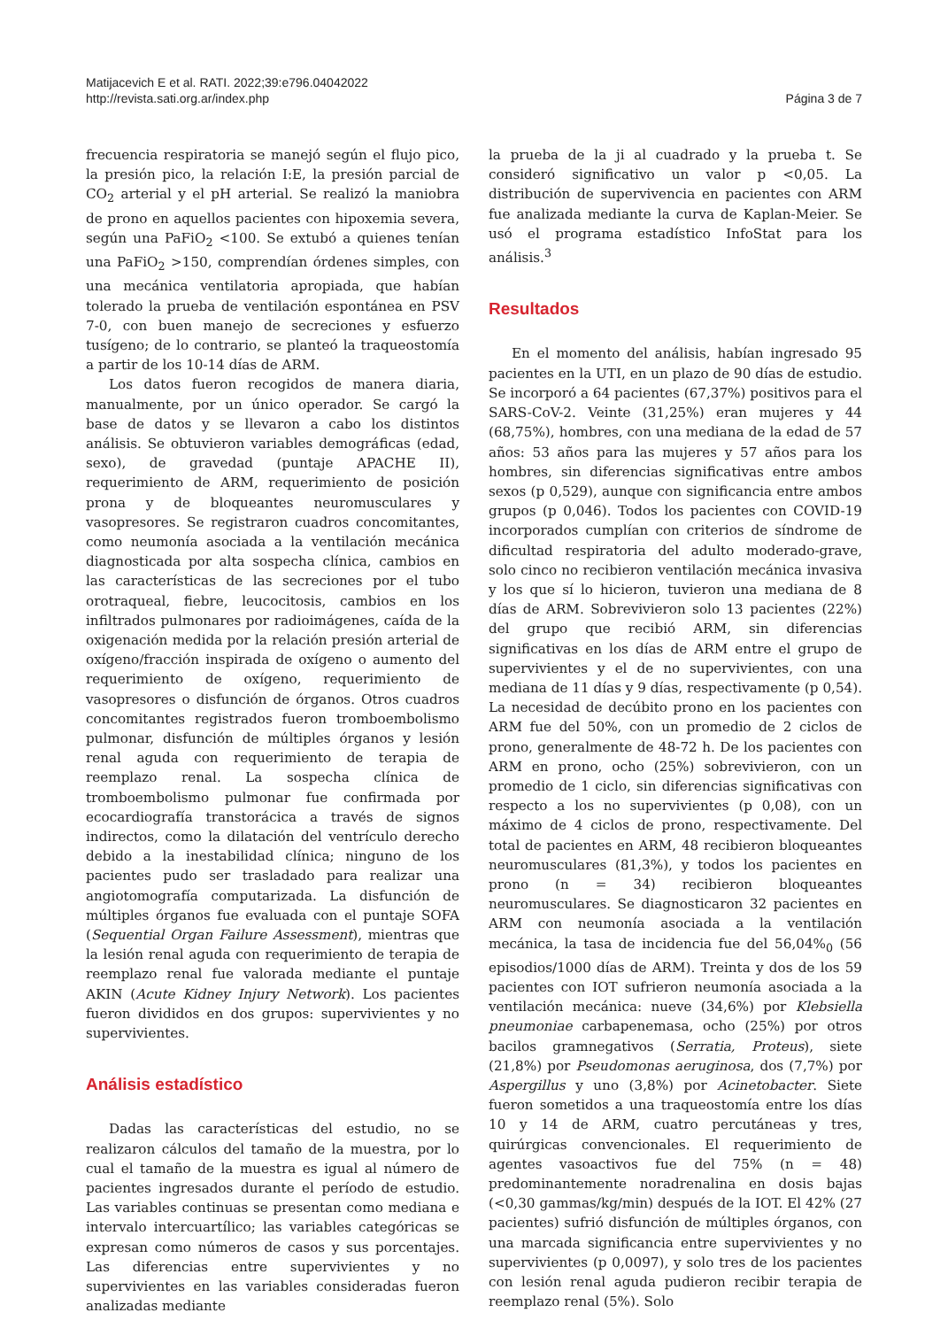Matijacevich E et al. RATI. 2022;39:e796.04042022
http://revista.sati.org.ar/index.php
Página 3 de 7
frecuencia respiratoria se manejó según el flujo pico, la presión pico, la relación I:E, la presión parcial de CO<sub>2</sub> arterial y el pH arterial. Se realizó la maniobra de prono en aquellos pacientes con hipoxemia severa, según una PaFiO<sub>2</sub> <100. Se extubó a quienes tenían una PaFiO<sub>2</sub> >150, comprendían órdenes simples, con una mecánica ventilatoria apropiada, que habían tolerado la prueba de ventilación espontánea en PSV 7-0, con buen manejo de secreciones y esfuerzo tusígeno; de lo contrario, se planteó la traqueostomía a partir de los 10-14 días de ARM.
Los datos fueron recogidos de manera diaria, manualmente, por un único operador. Se cargó la base de datos y se llevaron a cabo los distintos análisis. Se obtuvieron variables demográficas (edad, sexo), de gravedad (puntaje APACHE II), requerimiento de ARM, requerimiento de posición prona y de bloqueantes neuromusculares y vasopresores. Se registraron cuadros concomitantes, como neumonía asociada a la ventilación mecánica diagnosticada por alta sospecha clínica, cambios en las características de las secreciones por el tubo orotraqueal, fiebre, leucocitosis, cambios en los infiltrados pulmonares por radioimágenes, caída de la oxigenación medida por la relación presión arterial de oxígeno/fracción inspirada de oxígeno o aumento del requerimiento de oxígeno, requerimiento de vasopresores o disfunción de órganos. Otros cuadros concomitantes registrados fueron tromboembolismo pulmonar, disfunción de múltiples órganos y lesión renal aguda con requerimiento de terapia de reemplazo renal. La sospecha clínica de tromboembolismo pulmonar fue confirmada por ecocardiografía transtorácica a través de signos indirectos, como la dilatación del ventrículo derecho debido a la inestabilidad clínica; ninguno de los pacientes pudo ser trasladado para realizar una angiotomografía computarizada. La disfunción de múltiples órganos fue evaluada con el puntaje SOFA (Sequential Organ Failure Assessment), mientras que la lesión renal aguda con requerimiento de terapia de reemplazo renal fue valorada mediante el puntaje AKIN (Acute Kidney Injury Network). Los pacientes fueron divididos en dos grupos: supervivientes y no supervivientes.
Análisis estadístico
Dadas las características del estudio, no se realizaron cálculos del tamaño de la muestra, por lo cual el tamaño de la muestra es igual al número de pacientes ingresados durante el período de estudio. Las variables continuas se presentan como mediana e intervalo intercuartílico; las variables categóricas se expresan como números de casos y sus porcentajes. Las diferencias entre supervivientes y no supervivientes en las variables consideradas fueron analizadas mediante
la prueba de la ji al cuadrado y la prueba t. Se consideró significativo un valor p <0,05. La distribución de supervivencia en pacientes con ARM fue analizada mediante la curva de Kaplan-Meier. Se usó el programa estadístico InfoStat para los análisis.<sup>3</sup>
Resultados
En el momento del análisis, habían ingresado 95 pacientes en la UTI, en un plazo de 90 días de estudio. Se incorporó a 64 pacientes (67,37%) positivos para el SARS-CoV-2. Veinte (31,25%) eran mujeres y 44 (68,75%), hombres, con una mediana de la edad de 57 años: 53 años para las mujeres y 57 años para los hombres, sin diferencias significativas entre ambos sexos (p 0,529), aunque con significancia entre ambos grupos (p 0,046). Todos los pacientes con COVID-19 incorporados cumplían con criterios de síndrome de dificultad respiratoria del adulto moderado-grave, solo cinco no recibieron ventilación mecánica invasiva y los que sí lo hicieron, tuvieron una mediana de 8 días de ARM. Sobrevivieron solo 13 pacientes (22%) del grupo que recibió ARM, sin diferencias significativas en los días de ARM entre el grupo de supervivientes y el de no supervivientes, con una mediana de 11 días y 9 días, respectivamente (p 0,54). La necesidad de decúbito prono en los pacientes con ARM fue del 50%, con un promedio de 2 ciclos de prono, generalmente de 48-72 h. De los pacientes con ARM en prono, ocho (25%) sobrevivieron, con un promedio de 1 ciclo, sin diferencias significativas con respecto a los no supervivientes (p 0,08), con un máximo de 4 ciclos de prono, respectivamente. Del total de pacientes en ARM, 48 recibieron bloqueantes neuromusculares (81,3%), y todos los pacientes en prono (n = 34) recibieron bloqueantes neuromusculares. Se diagnosticaron 32 pacientes en ARM con neumonía asociada a la ventilación mecánica, la tasa de incidencia fue del 56,04%<sub>0</sub> (56 episodios/1000 días de ARM). Treinta y dos de los 59 pacientes con IOT sufrieron neumonía asociada a la ventilación mecánica: nueve (34,6%) por Klebsiella pneumoniae carbapenemasa, ocho (25%) por otros bacilos gramnegativos (Serratia, Proteus), siete (21,8%) por Pseudomonas aeruginosa, dos (7,7%) por Aspergillus y uno (3,8%) por Acinetobacter. Siete fueron sometidos a una traqueostomía entre los días 10 y 14 de ARM, cuatro percutáneas y tres, quirúrgicas convencionales. El requerimiento de agentes vasoactivos fue del 75% (n = 48) predominantemente noradrenalina en dosis bajas (<0,30 gammas/kg/min) después de la IOT. El 42% (27 pacientes) sufrió disfunción de múltiples órganos, con una marcada significancia entre supervivientes y no supervivientes (p 0,0097), y solo tres de los pacientes con lesión renal aguda pudieron recibir terapia de reemplazo renal (5%). Solo